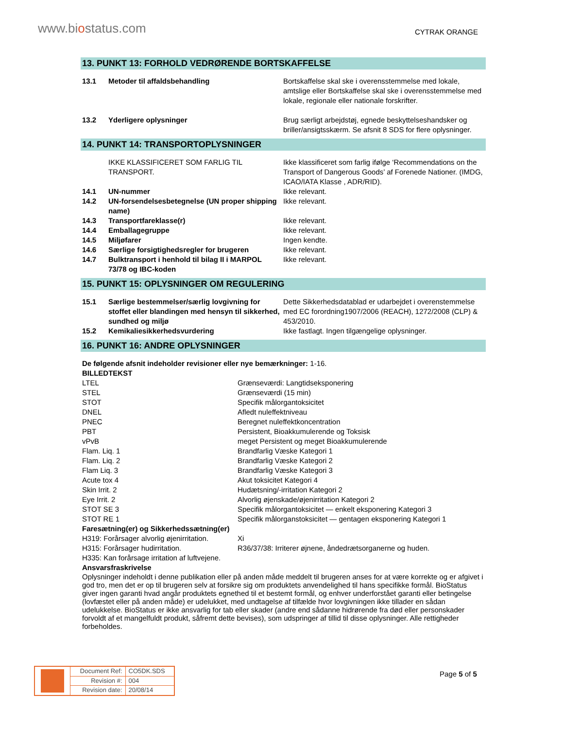www.biostatus.com
CYTRAK ORANGE
13. PUNKT 13: FORHOLD VEDRØRENDE BORTSKAFFELSE
| 13.1 | Metoder til affaldsbehandling | Bortskaffelse skal ske i overensstemmelse med lokale, amtslige eller Bortskaffelse skal ske i overensstemmelse med lokale, regionale eller nationale forskrifter. |
| 13.2 | Yderligere oplysninger | Brug særligt arbejdstøj, egnede beskyttelseshandsker og briller/ansigtsskærm. Se afsnit 8 SDS for flere oplysninger. |
14. PUNKT 14: TRANSPORTOPLYSNINGER
| | IKKE KLASSIFICERET SOM FARLIG TIL TRANSPORT. | Ikke klassificeret som farlig ifølge ‘Recommendations on the Transport of Dangerous Goods’ af Forenede Nationer. (IMDG, ICAO/IATA Klasse , ADR/RID). |
| 14.1 | UN-nummer | Ikke relevant. |
| 14.2 | UN-forsendelsesbetegnelse (UN proper shipping name) | Ikke relevant. |
| 14.3 | Transportfareklasse(r) | Ikke relevant. |
| 14.4 | Emballagegruppe | Ikke relevant. |
| 14.5 | Miljøfarer | Ingen kendte. |
| 14.6 | Særlige forsigtighedsregler for brugeren | Ikke relevant. |
| 14.7 | Bulktransport i henhold til bilag II i MARPOL 73/78 og IBC-koden | Ikke relevant. |
15. PUNKT 15: OPLYSNINGER OM REGULERING
| 15.1 | Særlige bestemmelser/særlig lovgivning for stoffet eller blandingen med hensyn til sikkerhed, sundhed og miljø | Dette Sikkerhedsdatablad er udarbejdet i overenstemmelse med EC forordning1907/2006 (REACH), 1272/2008 (CLP) & 453/2010. |
| 15.2 | Kemikaliesikkerhedsvurdering | Ikke fastlagt. Ingen tilgængelige oplysninger. |
16. PUNKT 16: ANDRE OPLYSNINGER
De følgende afsnit indeholder revisioner eller nye bemærkninger: 1-16.
BILLEDTEKST
LTEL
Grænseværdi: Langtidseksponering
STEL
Grænseværdi (15 min)
STOT
Specifik målorgantoksicitet
DNEL
Afledt nuleffektniveau
PNEC
Beregnet nuleffektkoncentration
PBT
Persistent, Bioakkumulerende og Toksisk
vPvB
meget Persistent og meget Bioakkumulerende
Flam. Liq. 1
Brandfarlig Væske Kategori 1
Flam. Liq. 2
Brandfarlig Væske Kategori 2
Flam Liq. 3
Brandfarlig Væske Kategori 3
Acute tox 4
Akut toksicitet Kategori 4
Skin Irrit. 2
Hudætsning/-irritation Kategori 2
Eye Irrit. 2
Alvorlig øjenskade/øjenirritation Kategori 2
STOT SE 3
Specifik målorgantoksicitet — enkelt eksponering Kategori 3
STOT RE 1
Specifik målorganstoksicitet — gentagen eksponering Kategori 1
Faresætning(er) og Sikkerhedssætning(er)
H319: Forårsager alvorlig øjenirritation.
Xi
H315: Forårsager hudirritation.
R36/37/38: Irriterer øjnene, åndedrætsorganerne og huden.
H335: Kan forårsage irritation af luftvejene.
Ansvarsfraskrivelse
Oplysninger indeholdt i denne publikation eller på anden måde meddelt til brugeren anses for at være korrekte og er afgivet i god tro, men det er op til brugeren selv at forsikre sig om produktets anvendelighed til hans specifikke formål. BioStatus giver ingen garanti hvad angår produktets egnethed til et bestemt formål, og enhver underforstået garanti eller betingelse (lovfæstet eller på anden måde) er udelukket, med undtagelse af tilfælde hvor lovgivningen ikke tillader en sådan udelukkelse. BioStatus er ikke ansvarlig for tab eller skader (andre end sådanne hidrørende fra død eller personskader forvoldt af et mangelfuldt produkt, såfremt dette bevises), som udspringer af tillid til disse oplysninger. Alle rettigheder forbeholdes.
| | Document Ref: | CO5DK.SDS |
| | Revision #: | 004 |
| | Revision date: | 20/08/14 |
Page 5 of 5